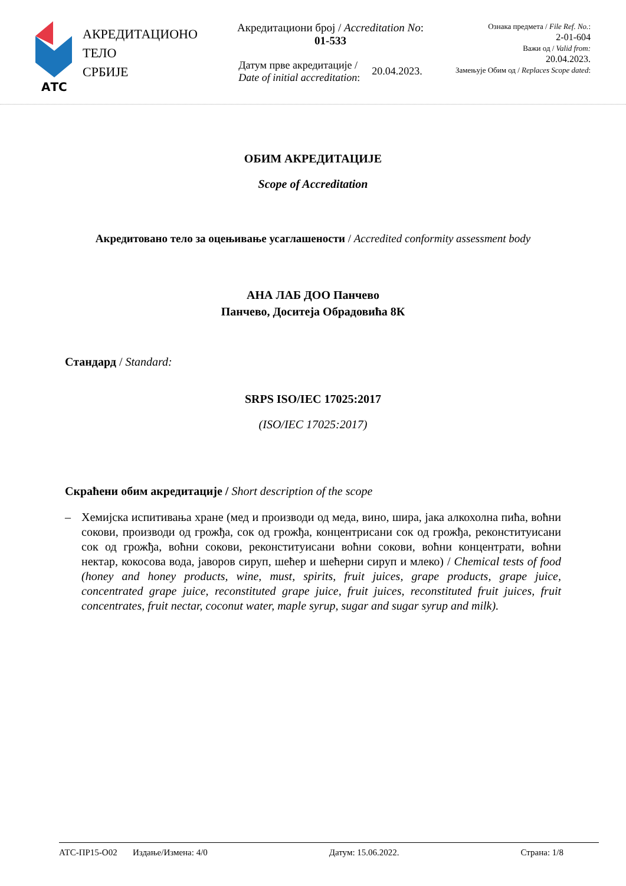АТС
АКРЕДИТАЦИОНО
ТЕЛО
СРБИЈЕ
Акредитациони број / Accreditation No:
01-533
Датум прве акредитације /
Date of initial accreditation: 20.04.2023.
Ознака предмета / File Ref. No.:
2-01-604
Важи од / Valid from:
20.04.2023.
Замењује Обим од / Replaces Scope dated:
ОБИМ АКРЕДИТАЦИЈЕ
Scope of Accreditation
Акредитовано тело за оцењивање усаглашености / Accredited conformity assessment body
АНА ЛАБ ДОО Панчево
Панчево, Доситеја Обрадовића 8К
Стандард / Standard:
SRPS ISO/IEC 17025:2017
(ISO/IEC 17025:2017)
Скраћени обим акредитације / Short description of the scope
– Хемијска испитивања хране (мед и производи од меда, вино, шира, јака алкохолна пића, воћни сокови, производи од грожђа, сок од грожђа, концентрисани сок од грожђа, реконституисани сок од грожђа, воћни сокови, реконституисани воћни сокови, воћни концентрати, воћни нектар, кокосова вода, јаворов сируп, шећер и шећерни сируп и млеко) / Chemical tests of food (honey and honey products, wine, must, spirits, fruit juices, grape products, grape juice, concentrated grape juice, reconstituted grape juice, fruit juices, reconstituted fruit juices, fruit concentrates, fruit nectar, coconut water, maple syrup, sugar and sugar syrup and milk).
АТС-ПР15-О02 Издање/Измена: 4/0 Датум: 15.06.2022. Страна: 1/8